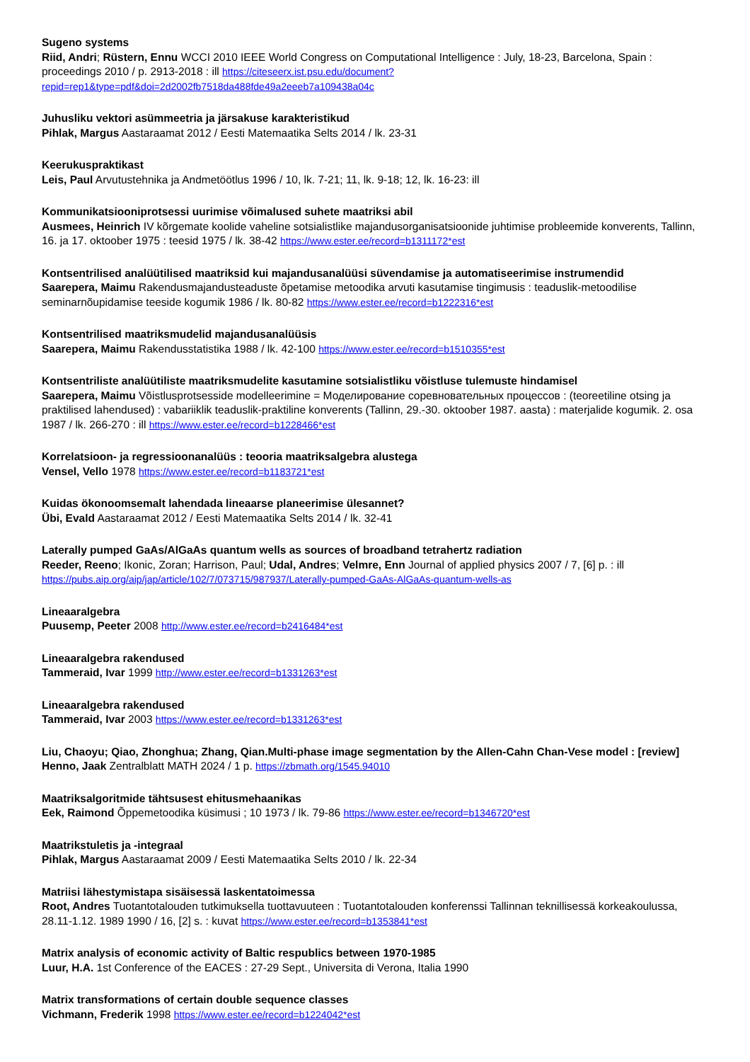Sugeno systems
Riid, Andri; Rüstern, Ennu WCCI 2010 IEEE World Congress on Computational Intelligence : July, 18-23, Barcelona, Spain : proceedings 2010 / p. 2913-2018 : ill https://citeseerx.ist.psu.edu/document?repid=rep1&type=pdf&doi=2d2002fb7518da488fde49a2eeeb7a109438a04c
Juhusliku vektori asümmeetria ja järsakuse karakteristikud
Pihlak, Margus Aastaraamat 2012 / Eesti Matemaatika Selts 2014 / lk. 23-31
Keerukuspraktikast
Leis, Paul Arvutustehnika ja Andmetöötlus 1996 / 10, lk. 7-21; 11, lk. 9-18; 12, lk. 16-23: ill
Kommunikatsiooniprotsessi uurimise võimalused suhete maatriksi abil
Ausmees, Heinrich IV kõrgemate koolide vaheline sotsialistlike majandusorganisatsioonide juhtimise probleemide konverents, Tallinn, 16. ja 17. oktoober 1975 : teesid 1975 / lk. 38-42 https://www.ester.ee/record=b1311172*est
Kontsentrilised analüütilised maatriksid kui majandusanalüüsi süvendamise ja automatiseerimise instrumendid
Saarepera, Maimu Rakendusmajandusteaduste õpetamise metoodika arvuti kasutamise tingimusis : teaduslik-metoodilise seminarnõupidamise teeside kogumik 1986 / lk. 80-82 https://www.ester.ee/record=b1222316*est
Kontsentrilised maatriksmudelid majandusanalüüsis
Saarepera, Maimu Rakendusstatistika 1988 / lk. 42-100 https://www.ester.ee/record=b1510355*est
Kontsentriliste analüütiliste maatriksmudelite kasutamine sotsialistliku võistluse tulemuste hindamisel
Saarepera, Maimu Võistlusprotsesside modelleerimine = Моделирование соревновательных процессов : (teoreetiline otsing ja praktilised lahendused) : vabariiklik teaduslik-praktiline konverents (Tallinn, 29.-30. oktoober 1987. aasta) : materjalide kogumik. 2. osa 1987 / lk. 266-270 : ill https://www.ester.ee/record=b1228466*est
Korrelatsioon- ja regressioonanalüüs : teooria maatriksalgebra alustega
Vensel, Vello 1978 https://www.ester.ee/record=b1183721*est
Kuidas ökonoomsemalt lahendada lineaarse planeerimise ülesannet?
Übi, Evald Aastaraamat 2012 / Eesti Matemaatika Selts 2014 / lk. 32-41
Laterally pumped GaAs/AlGaAs quantum wells as sources of broadband tetrahertz radiation
Reeder, Reeno; Ikonic, Zoran; Harrison, Paul; Udal, Andres; Velmre, Enn Journal of applied physics 2007 / 7, [6] p. : ill https://pubs.aip.org/aip/jap/article/102/7/073715/987937/Laterally-pumped-GaAs-AlGaAs-quantum-wells-as
Lineaaralgebra
Puusemp, Peeter 2008 http://www.ester.ee/record=b2416484*est
Lineaaralgebra rakendused
Tammeraid, Ivar 1999 http://www.ester.ee/record=b1331263*est
Lineaaralgebra rakendused
Tammeraid, Ivar 2003 https://www.ester.ee/record=b1331263*est
Liu, Chaoyu; Qiao, Zhonghua; Zhang, Qian.Multi-phase image segmentation by the Allen-Cahn Chan-Vese model : [review]
Henno, Jaak Zentralblatt MATH 2024 / 1 p. https://zbmath.org/1545.94010
Maatriksalgoritmide tähtsusest ehitusmehaanikas
Eek, Raimond Õppemetoodika küsimusi ; 10 1973 / lk. 79-86 https://www.ester.ee/record=b1346720*est
Maatrikstuletis ja -integraal
Pihlak, Margus Aastaraamat 2009 / Eesti Matemaatika Selts 2010 / lk. 22-34
Matriisi lähestymistapa sisäisessä laskentatoimessa
Root, Andres Tuotantotalouden tutkimuksella tuottavuuteen : Tuotantotalouden konferenssi Tallinnan teknillisessä korkeakoulussa, 28.11-1.12. 1989 1990 / 16, [2] s. : kuvat https://www.ester.ee/record=b1353841*est
Matrix analysis of economic activity of Baltic respublics between 1970-1985
Luur, H.A. 1st Conference of the EACES : 27-29 Sept., Universita di Verona, Italia 1990
Matrix transformations of certain double sequence classes
Vichmann, Frederik 1998 https://www.ester.ee/record=b1224042*est